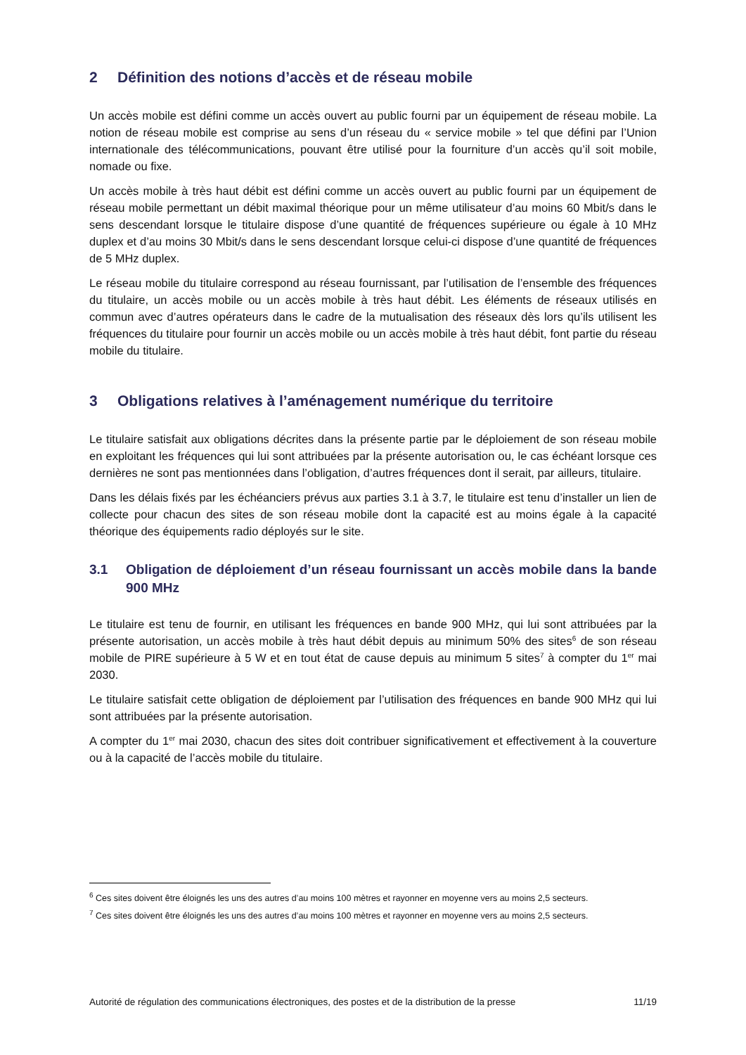2 Définition des notions d’accès et de réseau mobile
Un accès mobile est défini comme un accès ouvert au public fourni par un équipement de réseau mobile. La notion de réseau mobile est comprise au sens d’un réseau du « service mobile » tel que défini par l’Union internationale des télécommunications, pouvant être utilisé pour la fourniture d’un accès qu’il soit mobile, nomade ou fixe.
Un accès mobile à très haut débit est défini comme un accès ouvert au public fourni par un équipement de réseau mobile permettant un débit maximal théorique pour un même utilisateur d’au moins 60 Mbit/s dans le sens descendant lorsque le titulaire dispose d’une quantité de fréquences supérieure ou égale à 10 MHz duplex et d’au moins 30 Mbit/s dans le sens descendant lorsque celui-ci dispose d’une quantité de fréquences de 5 MHz duplex.
Le réseau mobile du titulaire correspond au réseau fournissant, par l’utilisation de l’ensemble des fréquences du titulaire, un accès mobile ou un accès mobile à très haut débit. Les éléments de réseaux utilisés en commun avec d’autres opérateurs dans le cadre de la mutualisation des réseaux dès lors qu’ils utilisent les fréquences du titulaire pour fournir un accès mobile ou un accès mobile à très haut débit, font partie du réseau mobile du titulaire.
3 Obligations relatives à l’aménagement numérique du territoire
Le titulaire satisfait aux obligations décrites dans la présente partie par le déploiement de son réseau mobile en exploitant les fréquences qui lui sont attribuées par la présente autorisation ou, le cas échéant lorsque ces dernières ne sont pas mentionnées dans l’obligation, d’autres fréquences dont il serait, par ailleurs, titulaire.
Dans les délais fixés par les échéanciers prévus aux parties 3.1 à 3.7, le titulaire est tenu d’installer un lien de collecte pour chacun des sites de son réseau mobile dont la capacité est au moins égale à la capacité théorique des équipements radio déployés sur le site.
3.1 Obligation de déploiement d’un réseau fournissant un accès mobile dans la bande 900 MHz
Le titulaire est tenu de fournir, en utilisant les fréquences en bande 900 MHz, qui lui sont attribuées par la présente autorisation, un accès mobile à très haut débit depuis au minimum 50% des sites<sup>6</sup> de son réseau mobile de PIRE supérieure à 5 W et en tout état de cause depuis au minimum 5 sites<sup>7</sup> à compter du 1<sup>er</sup> mai 2030.
Le titulaire satisfait cette obligation de déploiement par l’utilisation des fréquences en bande 900 MHz qui lui sont attribuées par la présente autorisation.
A compter du 1<sup>er</sup> mai 2030, chacun des sites doit contribuer significativement et effectivement à la couverture ou à la capacité de l’accès mobile du titulaire.
<sup>6</sup> Ces sites doivent être éloignés les uns des autres d’au moins 100 mètres et rayonner en moyenne vers au moins 2,5 secteurs.
<sup>7</sup> Ces sites doivent être éloignés les uns des autres d’au moins 100 mètres et rayonner en moyenne vers au moins 2,5 secteurs.
Autorité de régulation des communications électroniques, des postes et de la distribution de la presse 11/19